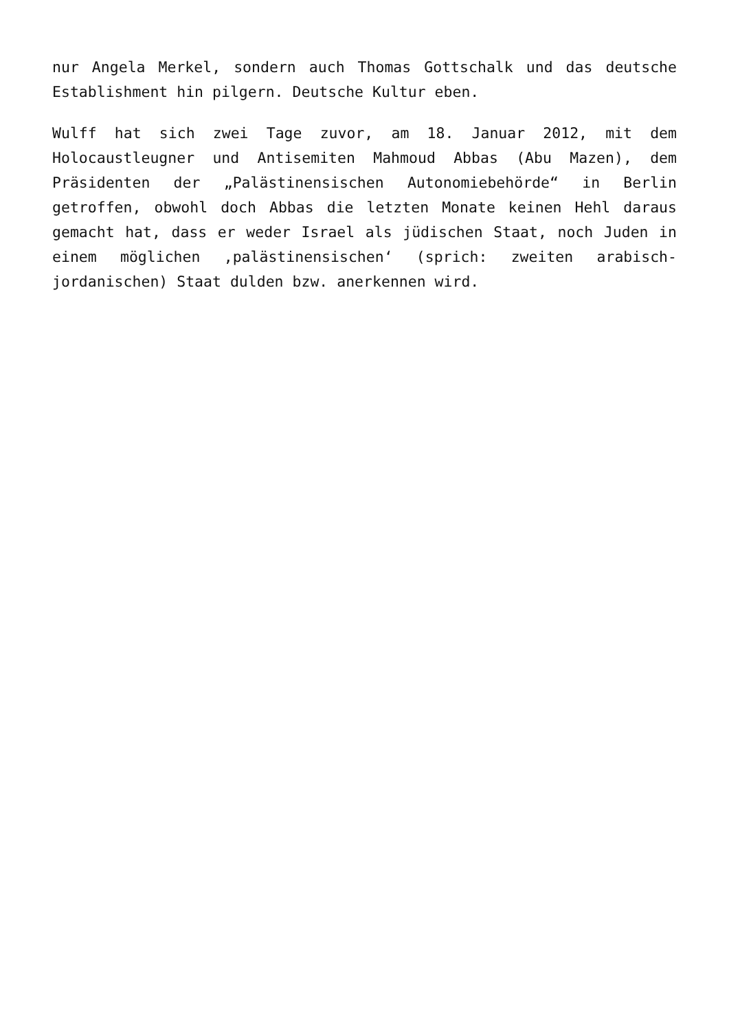nur Angela Merkel, sondern auch Thomas Gottschalk und das deutsche Establishment hin pilgern. Deutsche Kultur eben.
Wulff hat sich zwei Tage zuvor, am 18. Januar 2012, mit dem Holocaustleugner und Antisemiten Mahmoud Abbas (Abu Mazen), dem Präsidenten der „Palästinensischen Autonomiebehörde“ in Berlin getroffen, obwohl doch Abbas die letzten Monate keinen Hehl daraus gemacht hat, dass er weder Israel als jüdischen Staat, noch Juden in einem möglichen ‚palästinensischen‘ (sprich: zweiten arabisch-jordanischen) Staat dulden bzw. anerkennen wird.